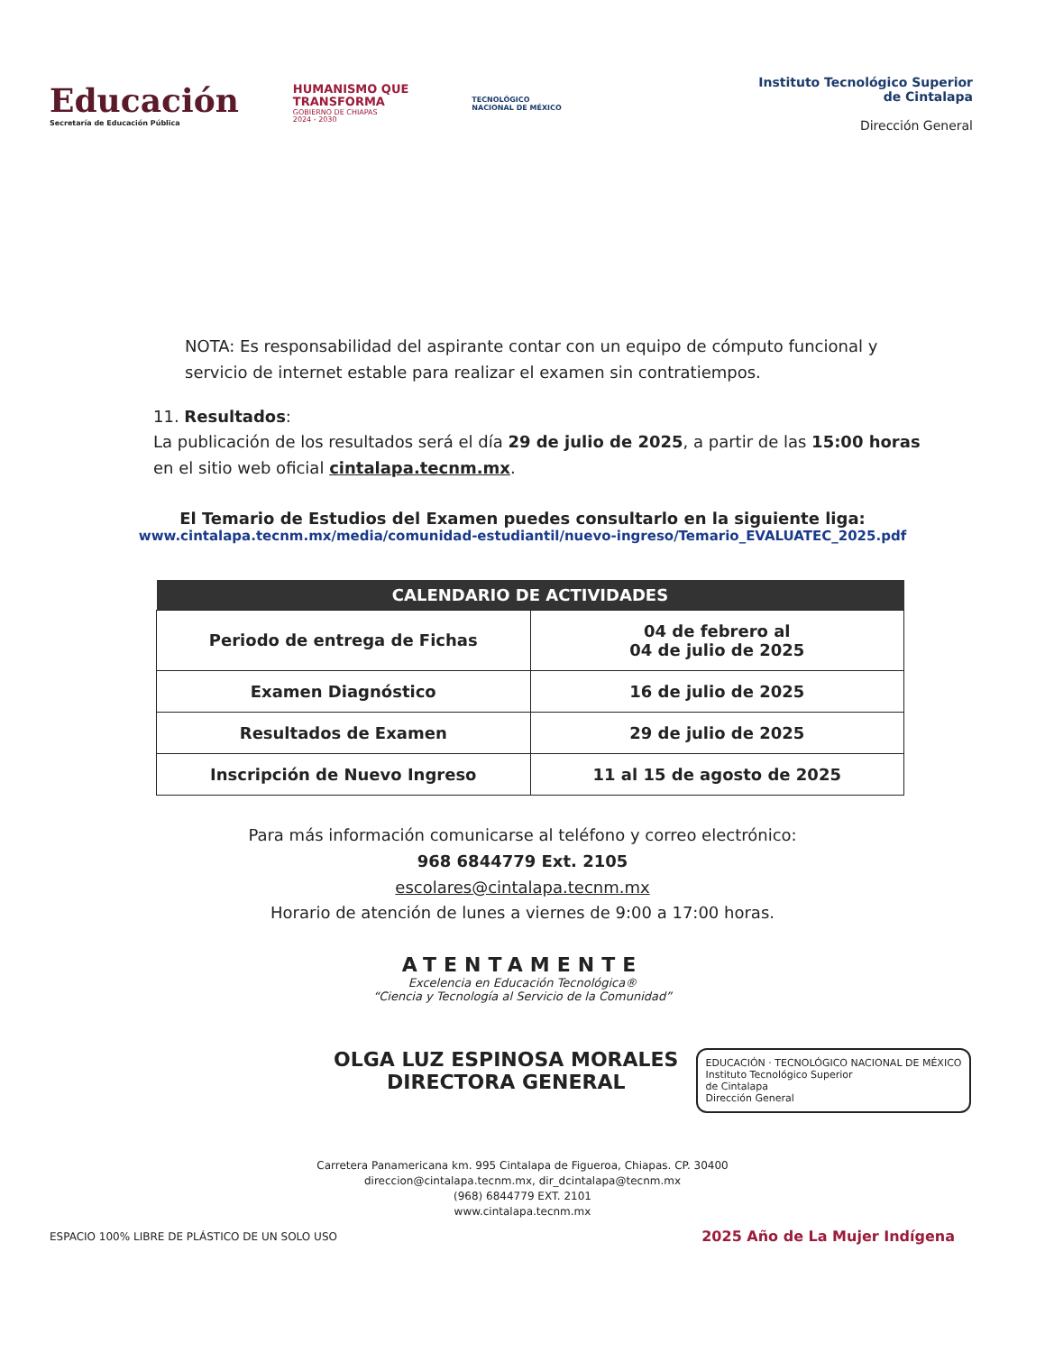Educación
Secretaría de Educación Pública
HUMANISMO QUE
TRANSFORMA
GOBIERNO DE CHIAPAS
2024 - 2030
TECNOLÓGICO
NACIONAL DE MÉXICO
Instituto Tecnológico Superior
de Cintalapa
Dirección General
NOTA: Es responsabilidad del aspirante contar con un equipo de cómputo funcional y servicio de internet estable para realizar el examen sin contratiempos.
11. Resultados:
La publicación de los resultados será el día 29 de julio de 2025, a partir de las 15:00 horas en el sitio web oficial cintalapa.tecnm.mx.
El Temario de Estudios del Examen puedes consultarlo en la siguiente liga:
www.cintalapa.tecnm.mx/media/comunidad-estudiantil/nuevo-ingreso/Temario_EVALUATEC_2025.pdf
| CALENDARIO DE ACTIVIDADES | |
| --- | --- |
| Periodo de entrega de Fichas | 04 de febrero al 04 de julio de 2025 |
| Examen Diagnóstico | 16 de julio de 2025 |
| Resultados de Examen | 29 de julio de 2025 |
| Inscripción de Nuevo Ingreso | 11 al 15 de agosto de 2025 |
Para más información comunicarse al teléfono y correo electrónico:
968 6844779 Ext. 2105
escolares@cintalapa.tecnm.mx
Horario de atención de lunes a viernes de 9:00 a 17:00 horas.
ATENTAMENTE
Excelencia en Educación Tecnológica®
“Ciencia y Tecnología al Servicio de la Comunidad”
OLGA LUZ ESPINOSA MORALES
DIRECTORA GENERAL
EDUCACIÓN · TECNOLÓGICO NACIONAL DE MÉXICO
Instituto Tecnológico Superior
de Cintalapa
Dirección General
Carretera Panamericana km. 995 Cintalapa de Figueroa, Chiapas. CP. 30400
direccion@cintalapa.tecnm.mx, dir_dcintalapa@tecnm.mx
(968) 6844779 EXT. 2101
www.cintalapa.tecnm.mx
ESPACIO 100% LIBRE DE PLÁSTICO DE UN SOLO USO 2025 Año de La Mujer Indígena